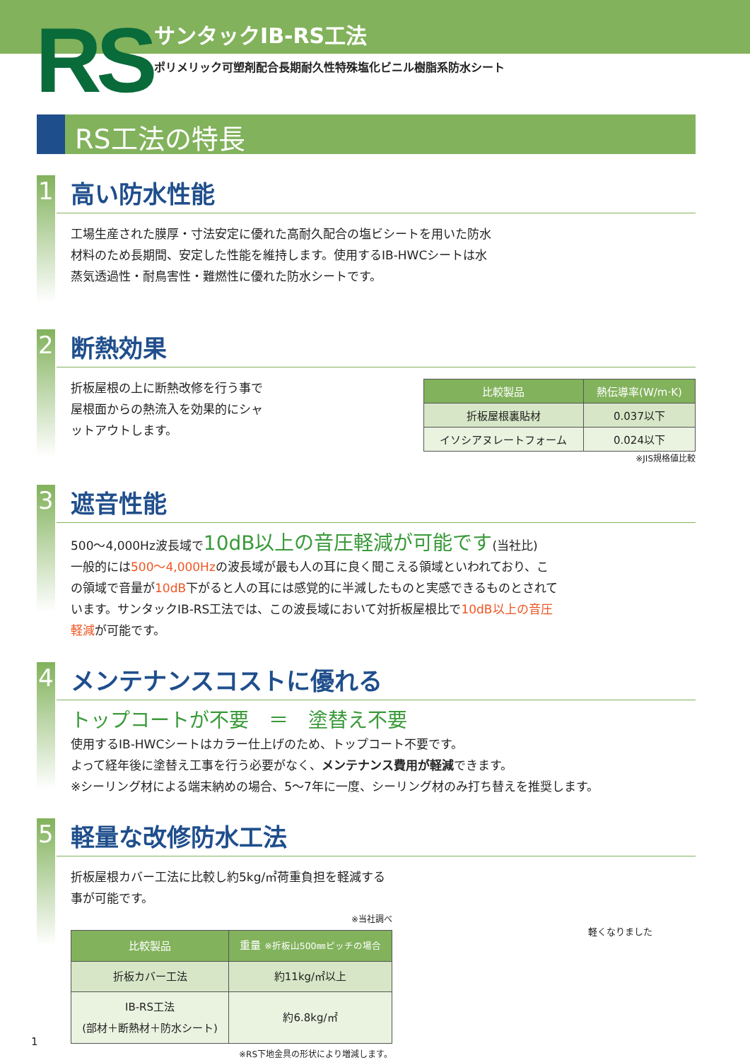RS サンタックIB-RS工法
ポリメリック可塑剤配合長期耐久性特殊塩化ビニル樹脂系防水シート
RS工法の特長
1
高い防水性能
工場生産された膜厚・寸法安定に優れた高耐久配合の塩ビシートを用いた防水材料のため長期間、安定した性能を維持します。使用するIB-HWCシートは水蒸気透過性・耐鳥害性・難燃性に優れた防水シートです。
2
断熱効果
折板屋根の上に断熱改修を行う事で屋根面からの熱流入を効果的にシャットアウトします。
| 比較製品 | 熱伝導率(W/m·K) |
| --- | --- |
| 折板屋根裏貼材 | 0.037以下 |
| イソシアヌレートフォーム | 0.024以下 |
※JIS規格値比較
3
遮音性能
500〜4,000Hz波長域で10dB以上の音圧軽減が可能です(当社比)
一般的には500〜4,000Hzの波長域が最も人の耳に良く聞こえる領域といわれており、この領域で音量が10dB下がると人の耳には感覚的に半減したものと実感できるものとされています。サンタックIB-RS工法では、この波長域において対折板屋根比で10dB以上の音圧軽減が可能です。
4
メンテナンスコストに優れる
トップコートが不要　＝　塗替え不要
使用するIB-HWCシートはカラー仕上げのため、トップコート不要です。
よって経年後に塗替え工事を行う必要がなく、メンテナンス費用が軽減できます。
※シーリング材による端末納めの場合、5〜7年に一度、シーリング材のみ打ち替えを推奨します。
5
軽量な改修防水工法
折板屋根カバー工法に比較し約5kg/㎡荷重負担を軽減する事が可能です。
※当社調べ
| 比較製品 | 重量 ※折板山500㎜ピッチの場合 |
| --- | --- |
| 折板カバー工法 | 約11kg/㎡以上 |
| IB-RS工法 (部材＋断熱材＋防水シート) | 約6.8kg/㎡ |
※RS下地金具の形状により増減します。
軽くなりました
1